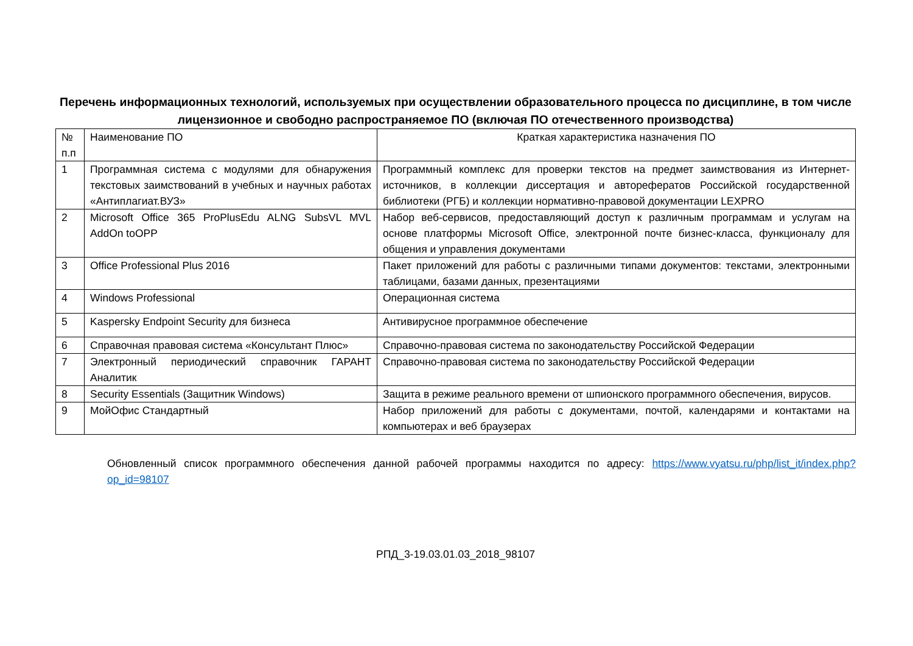Перечень информационных технологий, используемых при осуществлении образовательного процесса по дисциплине, в том числе лицензионное и свободно распространяемое ПО (включая ПО отечественного производства)
| № п.п | Наименование ПО | Краткая характеристика назначения ПО |
| 1 | Программная система с модулями для обнаружения текстовых заимствований в учебных и научных работах «Антиплагиат.ВУЗ» | Программный комплекс для проверки текстов на предмет заимствования из Интернет-источников, в коллекции диссертация и авторефератов Российской государственной библиотеки (РГБ) и коллекции нормативно-правовой документации LEXPRO |
| 2 | Microsoft Office 365 ProPlusEdu ALNG SubsVL MVL AddOn toOPP | Набор веб-сервисов, предоставляющий доступ к различным программам и услугам на основе платформы Microsoft Office, электронной почте бизнес-класса, функционалу для общения и управления документами |
| 3 | Office Professional Plus 2016 | Пакет приложений для работы с различными типами документов: текстами, электронными таблицами, базами данных, презентациями |
| 4 | Windows Professional | Операционная система |
| 5 | Kaspersky Endpoint Security для бизнеса | Антивирусное программное обеспечение |
| 6 | Справочная правовая система «Консультант Плюс» | Справочно-правовая система по законодательству Российской Федерации |
| 7 | Электронный периодический справочник ГАРАНТ Аналитик | Справочно-правовая система по законодательству Российской Федерации |
| 8 | Security Essentials (Защитник Windows) | Защита в режиме реального времени от шпионского программного обеспечения, вирусов. |
| 9 | МойОфис Стандартный | Набор приложений для работы с документами, почтой, календарями и контактами на компьютерах и веб браузерах |
Обновленный список программного обеспечения данной рабочей программы находится по адресу: https://www.vyatsu.ru/php/list_it/index.php?op_id=98107
РПД_3-19.03.01.03_2018_98107